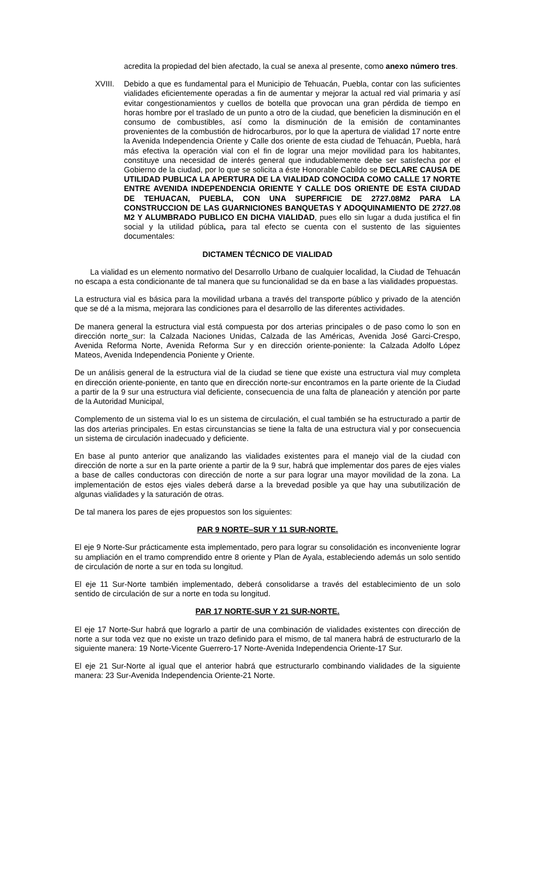acredita la propiedad del bien afectado, la cual se anexa al presente, como anexo número tres.
XVIII. Debido a que es fundamental para el Municipio de Tehuacán, Puebla, contar con las suficientes vialidades eficientemente operadas a fin de aumentar y mejorar la actual red vial primaria y así evitar congestionamientos y cuellos de botella que provocan una gran pérdida de tiempo en horas hombre por el traslado de un punto a otro de la ciudad, que beneficien la disminución en el consumo de combustibles, así como la disminución de la emisión de contaminantes provenientes de la combustión de hidrocarburos, por lo que la apertura de vialidad 17 norte entre la Avenida Independencia Oriente y Calle dos oriente de esta ciudad de Tehuacán, Puebla, hará más efectiva la operación vial con el fin de lograr una mejor movilidad para los habitantes, constituye una necesidad de interés general que indudablemente debe ser satisfecha por el Gobierno de la ciudad, por lo que se solicita a éste Honorable Cabildo se DECLARE CAUSA DE UTILIDAD PUBLICA LA APERTURA DE LA VIALIDAD CONOCIDA COMO CALLE 17 NORTE ENTRE AVENIDA INDEPENDENCIA ORIENTE Y CALLE DOS ORIENTE DE ESTA CIUDAD DE TEHUACAN, PUEBLA, CON UNA SUPERFICIE DE 2727.08M2 PARA LA CONSTRUCCION DE LAS GUARNICIONES BANQUETAS Y ADOQUINAMIENTO DE 2727.08 M2 Y ALUMBRADO PUBLICO EN DICHA VIALIDAD, pues ello sin lugar a duda justifica el fin social y la utilidad pública, para tal efecto se cuenta con el sustento de las siguientes documentales:
DICTAMEN TÉCNICO DE VIALIDAD
La vialidad es un elemento normativo del Desarrollo Urbano de cualquier localidad, la Ciudad de Tehuacán no escapa a esta condicionante de tal manera que su funcionalidad se da en base a las vialidades propuestas.
La estructura vial es básica para la movilidad urbana a través del transporte público y privado de la atención que se dé a la misma, mejorara las condiciones para el desarrollo de las diferentes actividades.
De manera general la estructura vial está compuesta por dos arterias principales o de paso como lo son en dirección norte_sur: la Calzada Naciones Unidas, Calzada de las Américas, Avenida José Garci-Crespo, Avenida Reforma Norte, Avenida Reforma Sur y en dirección oriente-poniente: la Calzada Adolfo López Mateos, Avenida Independencia Poniente y Oriente.
De un análisis general de la estructura vial de la ciudad se tiene que existe una estructura vial muy completa en dirección oriente-poniente, en tanto que en dirección norte-sur encontramos en la parte oriente de la Ciudad a partir de la 9 sur una estructura vial deficiente, consecuencia de una falta de planeación y atención por parte de la Autoridad Municipal,
Complemento de un sistema vial lo es un sistema de circulación, el cual también se ha estructurado a partir de las dos arterias principales. En estas circunstancias se tiene la falta de una estructura vial y por consecuencia un sistema de circulación inadecuado y deficiente.
En base al punto anterior que analizando las vialidades existentes para el manejo vial de la ciudad con dirección de norte a sur en la parte oriente a partir de la 9 sur, habrá que implementar dos pares de ejes viales a base de calles conductoras con dirección de norte a sur para lograr una mayor movilidad de la zona. La implementación de estos ejes viales deberá darse a la brevedad posible ya que hay una subutilización de algunas vialidades y la saturación de otras.
De tal manera los pares de ejes propuestos son los siguientes:
PAR 9 NORTE–SUR Y 11 SUR-NORTE.
El eje 9 Norte-Sur prácticamente esta implementado, pero para lograr su consolidación es inconveniente lograr su ampliación en el tramo comprendido entre 8 oriente y Plan de Ayala, estableciendo además un solo sentido de circulación de norte a sur en toda su longitud.
El eje 11 Sur-Norte también implementado, deberá consolidarse a través del establecimiento de un solo sentido de circulación de sur a norte en toda su longitud.
PAR 17 NORTE-SUR Y 21 SUR-NORTE.
El eje 17 Norte-Sur habrá que lograrlo a partir de una combinación de vialidades existentes con dirección de norte a sur toda vez que no existe un trazo definido para el mismo, de tal manera habrá de estructurarlo de la siguiente manera: 19 Norte-Vicente Guerrero-17 Norte-Avenida Independencia Oriente-17 Sur.
El eje 21 Sur-Norte al igual que el anterior habrá que estructurarlo combinando vialidades de la siguiente manera: 23 Sur-Avenida Independencia Oriente-21 Norte.